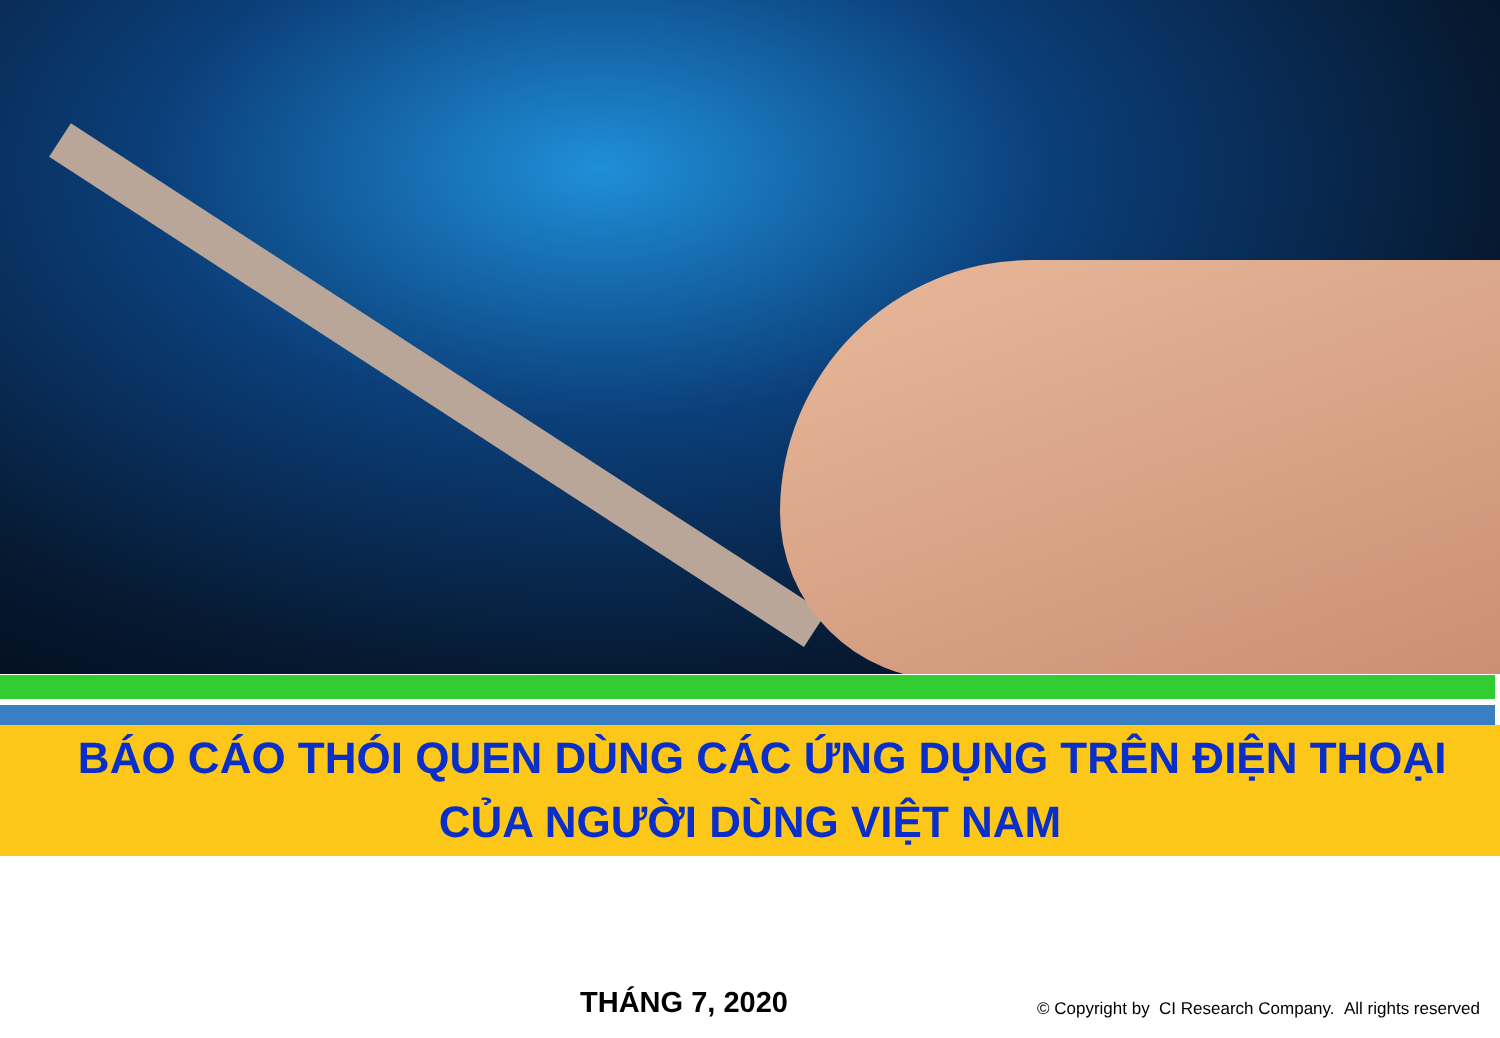BÁO CÁO THÓI QUEN DÙNG CÁC ỨNG DỤNG TRÊN ĐIỆN THOẠI
CỦA NGƯỜI DÙNG VIỆT NAM
THÁNG 7, 2020
© Copyright by CI Research Company. All rights reserved